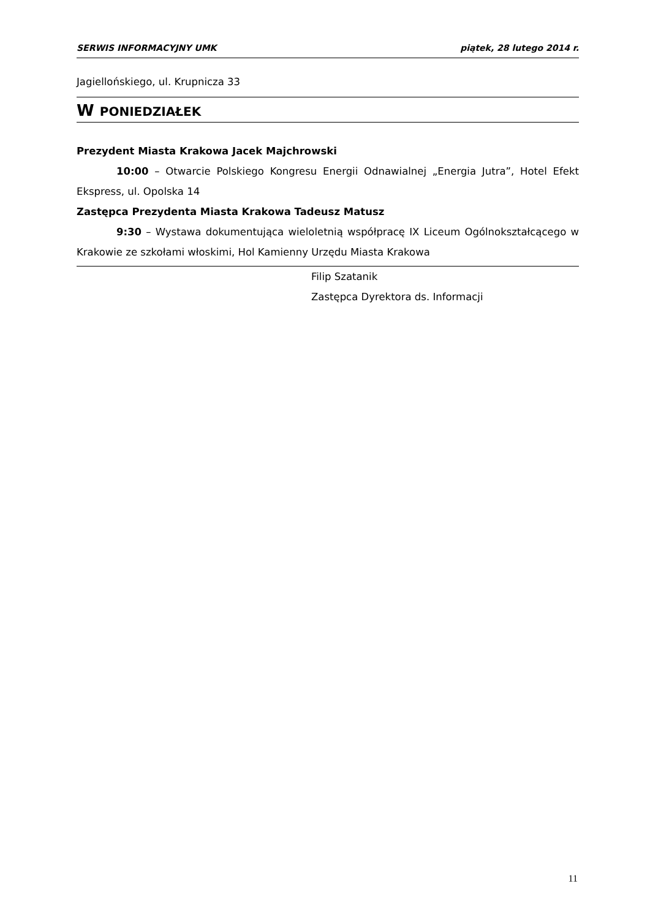SERWIS INFORMACYJNY UMK piątek, 28 lutego 2014 r.
Jagiellońskiego, ul. Krupnicza 33
W PONIEDZIAŁEK
Prezydent Miasta Krakowa Jacek Majchrowski
10:00 – Otwarcie Polskiego Kongresu Energii Odnawialnej „Energia Jutra”, Hotel Efekt Ekspress, ul. Opolska 14
Zastępca Prezydenta Miasta Krakowa Tadeusz Matusz
9:30 – Wystawa dokumentująca wieloletnią współpracę IX Liceum Ogólnokształcącego w Krakowie ze szkołami włoskimi, Hol Kamienny Urzędu Miasta Krakowa
Filip Szatanik
Zastępca Dyrektora ds. Informacji
11